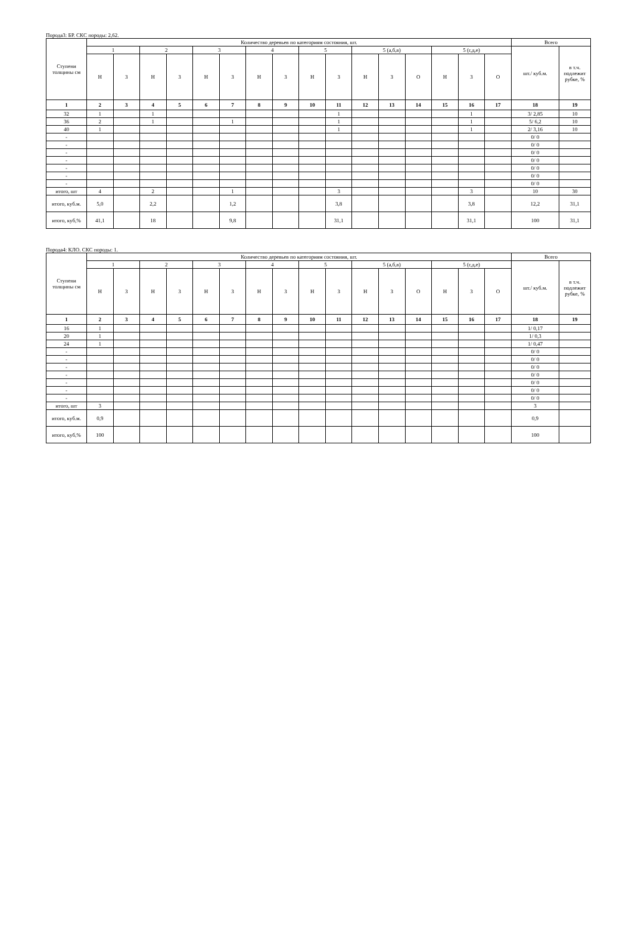Порода3: БР. СКС породы: 2,62.
| Ступени толщины см | Количество деревьев по категориям состояния, шт. | | | | | | | | | | | | | | | | Всего | |
| | 1 | | 2 | | 3 | | 4 | | 5 | | 5 (а,б,в) | | | 5 (г,д,е) | | | шт./ куб.м. | в т.ч. подлежит рубке, % |
| | Н | З | Н | З | Н | З | Н | З | Н | З | Н | З | О | Н | З | О | | |
| 1 | 2 | 3 | 4 | 5 | 6 | 7 | 8 | 9 | 10 | 11 | 12 | 13 | 14 | 15 | 16 | 17 | 18 | 19 |
| 32 | 1 | | 1 | | | | | | | 1 | | | | | 1 | | 3/ 2,85 | 10 |
| 36 | 2 | | 1 | | | 1 | | | | 1 | | | | | 1 | | 5/ 6,2 | 10 |
| 40 | 1 | | | | | | | | | 1 | | | | | 1 | | 2/ 3,16 | 10 |
| - | | | | | | | | | | | | | | | | | 0/ 0 | |
| - | | | | | | | | | | | | | | | | | 0/ 0 | |
| - | | | | | | | | | | | | | | | | | 0/ 0 | |
| - | | | | | | | | | | | | | | | | | 0/ 0 | |
| - | | | | | | | | | | | | | | | | | 0/ 0 | |
| - | | | | | | | | | | | | | | | | | 0/ 0 | |
| - | | | | | | | | | | | | | | | | | 0/ 0 | |
| итого, шт | 4 | | 2 | | | 1 | | | | 3 | | | | | 3 | | 10 | 30 |
| итого, куб.м. | 5,0 | | 2,2 | | | 1,2 | | | | 3,8 | | | | | 3,8 | | 12,2 | 31,1 |
| итого, куб,% | 41,1 | | 18 | | | 9,8 | | | | 31,1 | | | | | 31,1 | | 100 | 31,1 |
Порода4: КЛО. СКС породы: 1.
| Ступени толщины см | Количество деревьев по категориям состояния, шт. | | | | | | | | | | | | | | | | Всего | |
| | 1 | | 2 | | 3 | | 4 | | 5 | | 5 (а,б,в) | | | 5 (г,д,е) | | | шт./ куб.м. | в т.ч. подлежит рубке, % |
| | Н | З | Н | З | Н | З | Н | З | Н | З | Н | З | О | Н | З | О | | |
| 1 | 2 | 3 | 4 | 5 | 6 | 7 | 8 | 9 | 10 | 11 | 12 | 13 | 14 | 15 | 16 | 17 | 18 | 19 |
| 16 | 1 | | | | | | | | | | | | | | | | 1/ 0,17 | |
| 20 | 1 | | | | | | | | | | | | | | | | 1/ 0,3 | |
| 24 | 1 | | | | | | | | | | | | | | | | 1/ 0,47 | |
| - | | | | | | | | | | | | | | | | | 0/ 0 | |
| - | | | | | | | | | | | | | | | | | 0/ 0 | |
| - | | | | | | | | | | | | | | | | | 0/ 0 | |
| - | | | | | | | | | | | | | | | | | 0/ 0 | |
| - | | | | | | | | | | | | | | | | | 0/ 0 | |
| - | | | | | | | | | | | | | | | | | 0/ 0 | |
| - | | | | | | | | | | | | | | | | | 0/ 0 | |
| итого, шт | 3 | | | | | | | | | | | | | | | | 3 | |
| итого, куб.м. | 0,9 | | | | | | | | | | | | | | | | 0,9 | |
| итого, куб,% | 100 | | | | | | | | | | | | | | | | 100 | |